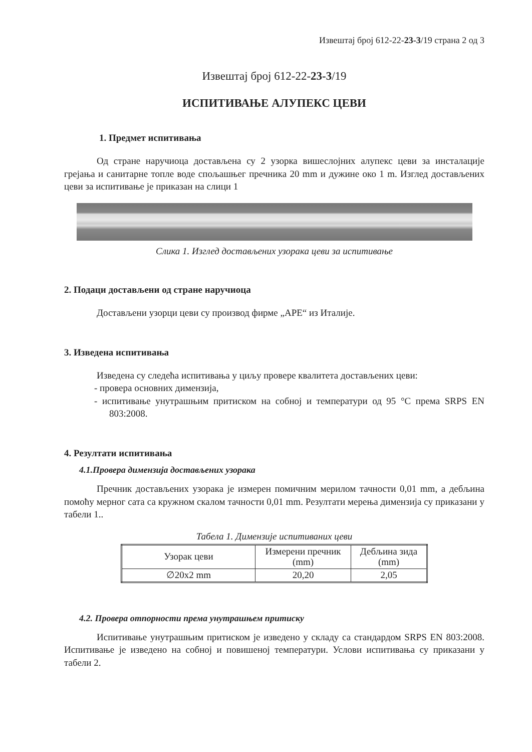Извештај број 612-22-23-3/19 страна 2 од 3
Извештај број 612-22-23-3/19
ИСПИТИВАЊЕ АЛУПЕКС ЦЕВИ
1. Предмет испитивања
Од стране наручиоца достављена су 2 узорка вишеслојних алупекс цеви за инсталације грејања и санитарне топле воде спољашњег пречника 20 mm и дужине око 1 m. Изглед достављених цеви за испитивање је приказан на слици 1
Слика 1. Изглед достављених узорака цеви за испитивање
2. Подаци достављени од стране наручиоца
Достављени узорци цеви су производ фирме „APE“ из Италије.
3. Изведена испитивања
Изведена су следећа испитивања у циљу провере квалитета достављених цеви:
- провера основних димензија,
- испитивање унутрашњим притиском на собној и температури од 95 °C према SRPS EN 803:2008.
4. Резултати испитивања
4.1.Провера димензија достављених узорака
Пречник достављених узорака је измерен помичним мерилом тачности 0,01 mm, а дебљина помоћу мерног сата са кружном скалом тачности 0,01 mm. Резултати мерења димензија су приказани у табели 1..
Табела 1. Димензије испитиваних цеви
| Узорак цеви | Измерени пречник (mm) | Дебљина зида (mm) |
| --- | --- | --- |
| ∅20x2 mm | 20,20 | 2,05 |
4.2. Провера отпорности према унутрашњем притиску
Испитивање унутрашњим притиском је изведено у складу са стандардом SRPS EN 803:2008. Испитивање је изведено на собној и повишеној температури. Услови испитивања су приказани у табели 2.